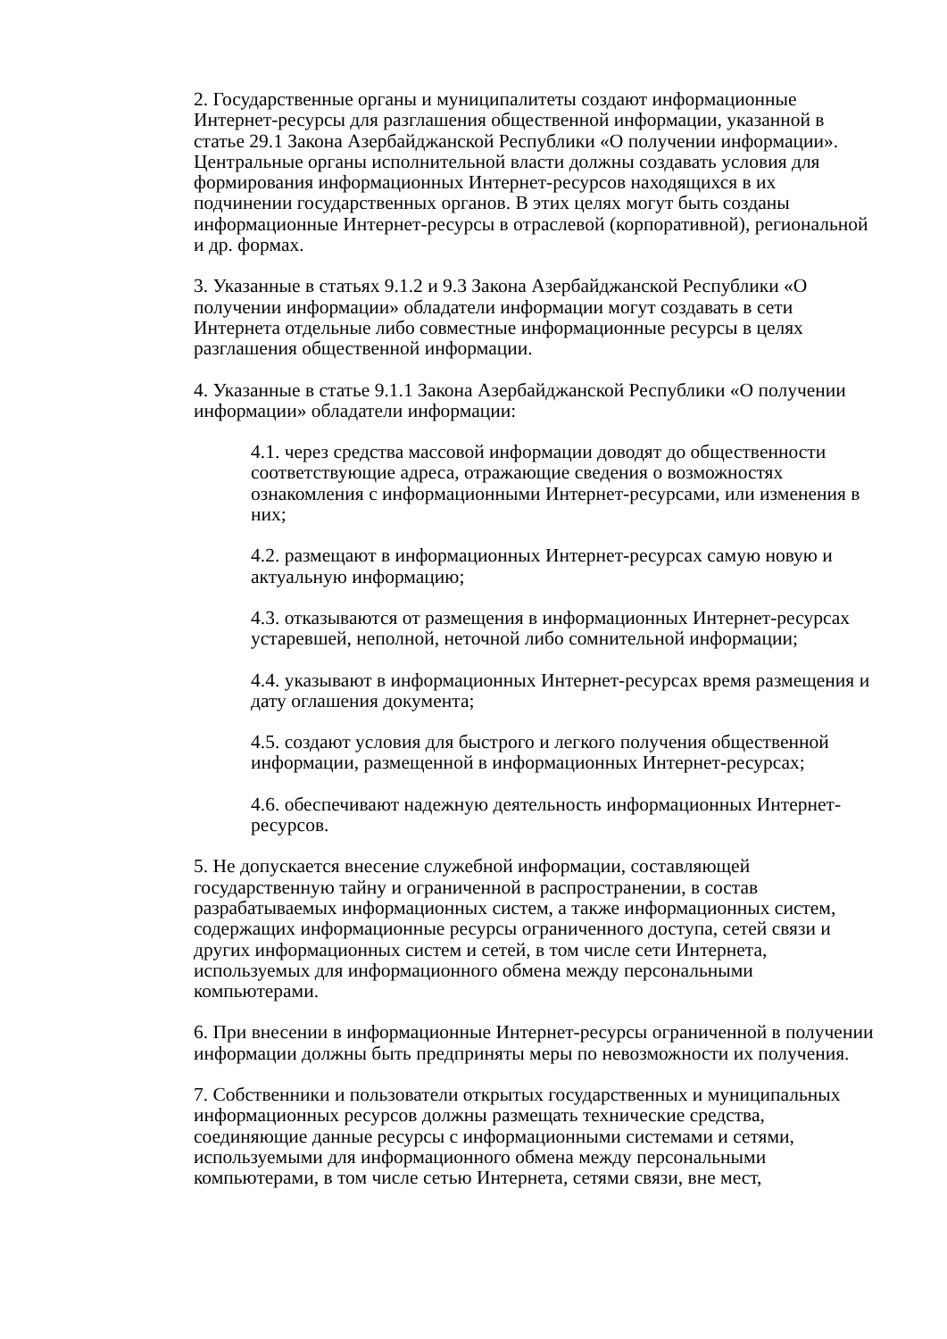2. Государственные органы и муниципалитеты создают информационные Интернет-ресурсы для разглашения общественной информации, указанной в статье 29.1 Закона Азербайджанской Республики «О получении информации». Центральные органы исполнительной власти должны создавать условия для формирования информационных Интернет-ресурсов находящихся в их подчинении государственных органов. В этих целях могут быть созданы информационные Интернет-ресурсы в отраслевой (корпоративной), региональной и др. формах.
3. Указанные в статьях 9.1.2 и 9.3 Закона Азербайджанской Республики «О получении информации» обладатели информации могут создавать в сети Интернета отдельные либо совместные информационные ресурсы в целях разглашения общественной информации.
4. Указанные в статье 9.1.1 Закона Азербайджанской Республики «О получении информации» обладатели информации:
4.1. через средства массовой информации доводят до общественности соответствующие адреса, отражающие сведения о возможностях ознакомления с информационными Интернет-ресурсами, или изменения в них;
4.2. размещают в информационных Интернет-ресурсах самую новую и актуальную информацию;
4.3. отказываются от размещения в информационных Интернет-ресурсах устаревшей, неполной, неточной либо сомнительной информации;
4.4. указывают в информационных Интернет-ресурсах время размещения и дату оглашения документа;
4.5. создают условия для быстрого и легкого получения общественной информации, размещенной в информационных Интернет-ресурсах;
4.6. обеспечивают надежную деятельность информационных Интернет-ресурсов.
5. Не допускается внесение служебной информации, составляющей государственную тайну и ограниченной в распространении, в состав разрабатываемых информационных систем, а также информационных систем, содержащих информационные ресурсы ограниченного доступа, сетей связи и других информационных систем и сетей, в том числе сети Интернета, используемых для информационного обмена между персональными компьютерами.
6. При внесении в информационные Интернет-ресурсы ограниченной в получении информации должны быть предприняты меры по невозможности их получения.
7. Собственники и пользователи открытых государственных и муниципальных информационных ресурсов должны размещать технические средства, соединяющие данные ресурсы с информационными системами и сетями, используемыми для информационного обмена между персональными компьютерами, в том числе сетью Интернета, сетями связи, вне мест,